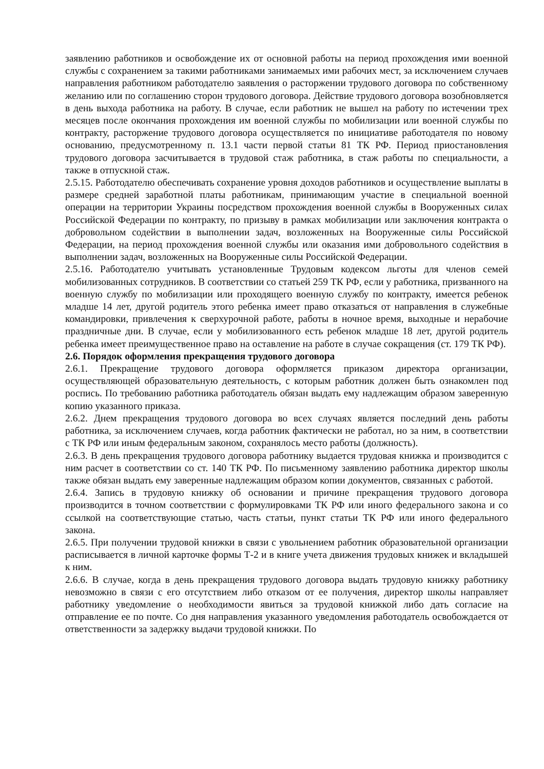заявлению работников и освобождение их от основной работы на период прохождения ими военной службы с сохранением за такими работниками занимаемых ими рабочих мест, за исключением случаев направления работником работодателю заявления о расторжении трудового договора по собственному желанию или по соглашению сторон трудового договора. Действие трудового договора возобновляется в день выхода работника на работу. В случае, если работник не вышел на работу по истечении трех месяцев после окончания прохождения им военной службы по мобилизации или военной службы по контракту, расторжение трудового договора осуществляется по инициативе работодателя по новому основанию, предусмотренному п. 13.1 части первой статьи 81 ТК РФ. Период приостановления трудового договора засчитывается в трудовой стаж работника, в стаж работы по специальности, а также в отпускной стаж.
2.5.15. Работодателю обеспечивать сохранение уровня доходов работников и осуществление выплаты в размере средней заработной платы работникам, принимающим участие в специальной военной операции на территории Украины посредством прохождения военной службы в Вооруженных силах Российской Федерации по контракту, по призыву в рамках мобилизации или заключения контракта о добровольном содействии в выполнении задач, возложенных на Вооруженные силы Российской Федерации, на период прохождения военной службы или оказания ими добровольного содействия в выполнении задач, возложенных на Вооруженные силы Российской Федерации.
2.5.16. Работодателю учитывать установленные Трудовым кодексом льготы для членов семей мобилизованных сотрудников. В соответствии со статьей 259 ТК РФ, если у работника, призванного на военную службу по мобилизации или проходящего военную службу по контракту, имеется ребенок младше 14 лет, другой родитель этого ребенка имеет право отказаться от направления в служебные командировки, привлечения к сверхурочной работе, работы в ночное время, выходные и нерабочие праздничные дни. В случае, если у мобилизованного есть ребенок младше 18 лет, другой родитель ребенка имеет преимущественное право на оставление на работе в случае сокращения (ст. 179 ТК РФ).
2.6. Порядок оформления прекращения трудового договора
2.6.1. Прекращение трудового договора оформляется приказом директора организации, осуществляющей образовательную деятельность, с которым работник должен быть ознакомлен под роспись. По требованию работника работодатель обязан выдать ему надлежащим образом заверенную копию указанного приказа.
2.6.2. Днем прекращения трудового договора во всех случаях является последний день работы работника, за исключением случаев, когда работник фактически не работал, но за ним, в соответствии с ТК РФ или иным федеральным законом, сохранялось место работы (должность).
2.6.3. В день прекращения трудового договора работнику выдается трудовая книжка и производится с ним расчет в соответствии со ст. 140 ТК РФ. По письменному заявлению работника директор школы также обязан выдать ему заверенные надлежащим образом копии документов, связанных с работой.
2.6.4. Запись в трудовую книжку об основании и причине прекращения трудового договора производится в точном соответствии с формулировками ТК РФ или иного федерального закона и со ссылкой на соответствующие статью, часть статьи, пункт статьи ТК РФ или иного федерального закона.
2.6.5. При получении трудовой книжки в связи с увольнением работник образовательной организации расписывается в личной карточке формы Т-2 и в книге учета движения трудовых книжек и вкладышей к ним.
2.6.6. В случае, когда в день прекращения трудового договора выдать трудовую книжку работнику невозможно в связи с его отсутствием либо отказом от ее получения, директор школы направляет работнику уведомление о необходимости явиться за трудовой книжкой либо дать согласие на отправление ее по почте. Со дня направления указанного уведомления работодатель освобождается от ответственности за задержку выдачи трудовой книжки. По